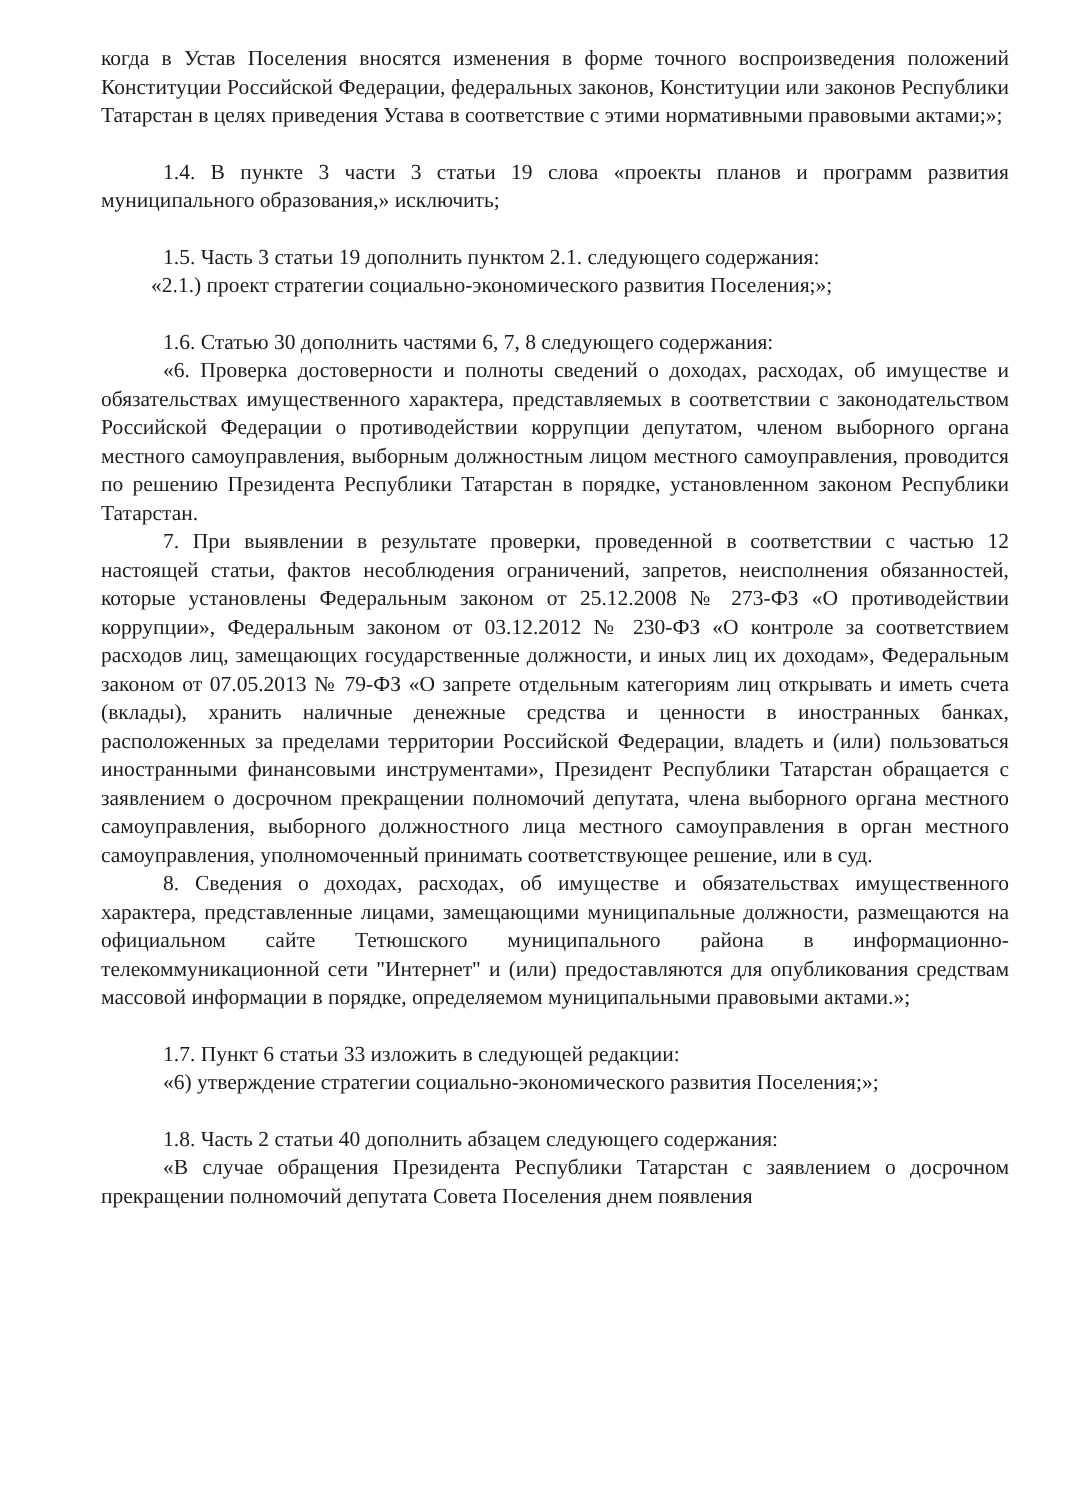когда в Устав Поселения вносятся изменения в форме точного воспроизведения положений Конституции Российской Федерации, федеральных законов, Конституции или законов Республики Татарстан в целях приведения Устава в соответствие с этими нормативными правовыми актами;»;
1.4. В пункте 3 части 3 статьи 19 слова «проекты планов и программ развития муниципального образования,» исключить;
1.5. Часть 3 статьи 19 дополнить пунктом 2.1. следующего содержания:
«2.1.) проект стратегии социально-экономического развития Поселения;»;
1.6. Статью 30 дополнить частями 6, 7, 8 следующего содержания:
«6. Проверка достоверности и полноты сведений о доходах, расходах, об имуществе и обязательствах имущественного характера, представляемых в соответствии с законодательством Российской Федерации о противодействии коррупции депутатом, членом выборного органа местного самоуправления, выборным должностным лицом местного самоуправления, проводится по решению Президента Республики Татарстан в порядке, установленном законом Республики Татарстан.
7. При выявлении в результате проверки, проведенной в соответствии с частью 12 настоящей статьи, фактов несоблюдения ограничений, запретов, неисполнения обязанностей, которые установлены Федеральным законом от 25.12.2008 № 273-ФЗ «О противодействии коррупции», Федеральным законом от 03.12.2012 № 230-ФЗ «О контроле за соответствием расходов лиц, замещающих государственные должности, и иных лиц их доходам», Федеральным законом от 07.05.2013 № 79-ФЗ «О запрете отдельным категориям лиц открывать и иметь счета (вклады), хранить наличные денежные средства и ценности в иностранных банках, расположенных за пределами территории Российской Федерации, владеть и (или) пользоваться иностранными финансовыми инструментами», Президент Республики Татарстан обращается с заявлением о досрочном прекращении полномочий депутата, члена выборного органа местного самоуправления, выборного должностного лица местного самоуправления в орган местного самоуправления, уполномоченный принимать соответствующее решение, или в суд.
8. Сведения о доходах, расходах, об имуществе и обязательствах имущественного характера, представленные лицами, замещающими муниципальные должности, размещаются на официальном сайте Тетюшского муниципального района в информационно-телекоммуникационной сети "Интернет" и (или) предоставляются для опубликования средствам массовой информации в порядке, определяемом муниципальными правовыми актами.»;
1.7. Пункт 6 статьи 33 изложить в следующей редакции:
«6) утверждение стратегии социально-экономического развития Поселения;»;
1.8. Часть 2 статьи 40 дополнить абзацем следующего содержания:
«В случае обращения Президента Республики Татарстан с заявлением о досрочном прекращении полномочий депутата Совета Поселения днем появления